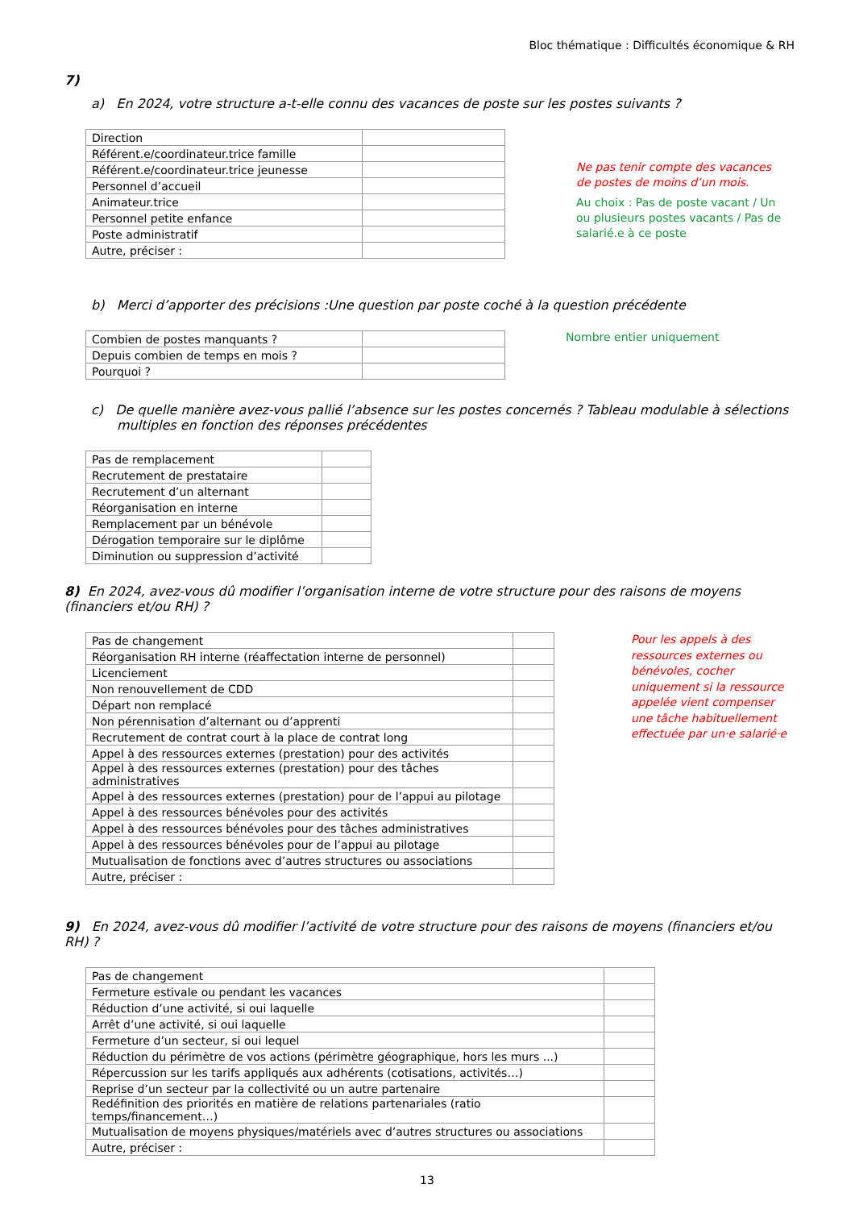Bloc thématique : Difficultés économique & RH
7)
a) En 2024, votre structure a-t-elle connu des vacances de poste sur les postes suivants ?
| Direction | |
| Référent.e/coordinateur.trice famille | |
| Référent.e/coordinateur.trice jeunesse | |
| Personnel d’accueil | |
| Animateur.trice | |
| Personnel petite enfance | |
| Poste administratif | |
| Autre, préciser : | |
Ne pas tenir compte des vacances de postes de moins d’un mois.
Au choix : Pas de poste vacant / Un ou plusieurs postes vacants / Pas de salarié.e à ce poste
b) Merci d’apporter des précisions :Une question par poste coché à la question précédente
| Combien de postes manquants ? | |
| Depuis combien de temps en mois ? | |
| Pourquoi ? | |
Nombre entier uniquement
c) De quelle manière avez-vous pallié l’absence sur les postes concernés ? Tableau modulable à sélections multiples en fonction des réponses précédentes
| Pas de remplacement | |
| Recrutement de prestataire | |
| Recrutement d’un alternant | |
| Réorganisation en interne | |
| Remplacement par un bénévole | |
| Dérogation temporaire sur le diplôme | |
| Diminution ou suppression d’activité | |
8) En 2024, avez-vous dû modifier l’organisation interne de votre structure pour des raisons de moyens (financiers et/ou RH) ?
| Pas de changement | |
| Réorganisation RH interne (réaffectation interne de personnel) | |
| Licenciement | |
| Non renouvellement de CDD | |
| Départ non remplacé | |
| Non pérennisation d’alternant ou d’apprenti | |
| Recrutement de contrat court à la place de contrat long | |
| Appel à des ressources externes (prestation) pour des activités | |
| Appel à des ressources externes (prestation) pour des tâches administratives | |
| Appel à des ressources externes (prestation) pour de l’appui au pilotage | |
| Appel à des ressources bénévoles pour des activités | |
| Appel à des ressources bénévoles pour des tâches administratives | |
| Appel à des ressources bénévoles pour de l’appui au pilotage | |
| Mutualisation de fonctions avec d’autres structures ou associations | |
| Autre, préciser : | |
Pour les appels à des ressources externes ou bénévoles, cocher uniquement si la ressource appelée vient compenser une tâche habituellement effectuée par un·e salarié·e
9) En 2024, avez-vous dû modifier l’activité de votre structure pour des raisons de moyens (financiers et/ou RH) ?
| Pas de changement | |
| Fermeture estivale ou pendant les vacances | |
| Réduction d’une activité, si oui laquelle | |
| Arrêt d’une activité, si oui laquelle | |
| Fermeture d’un secteur, si oui lequel | |
| Réduction du périmètre de vos actions (périmètre géographique, hors les murs ...) | |
| Répercussion sur les tarifs appliqués aux adhérents (cotisations, activités…) | |
| Reprise d’un secteur par la collectivité ou un autre partenaire | |
| Redéfinition des priorités en matière de relations partenariales (ratio temps/financement…) | |
| Mutualisation de moyens physiques/matériels avec d’autres structures ou associations | |
| Autre, préciser : | |
13